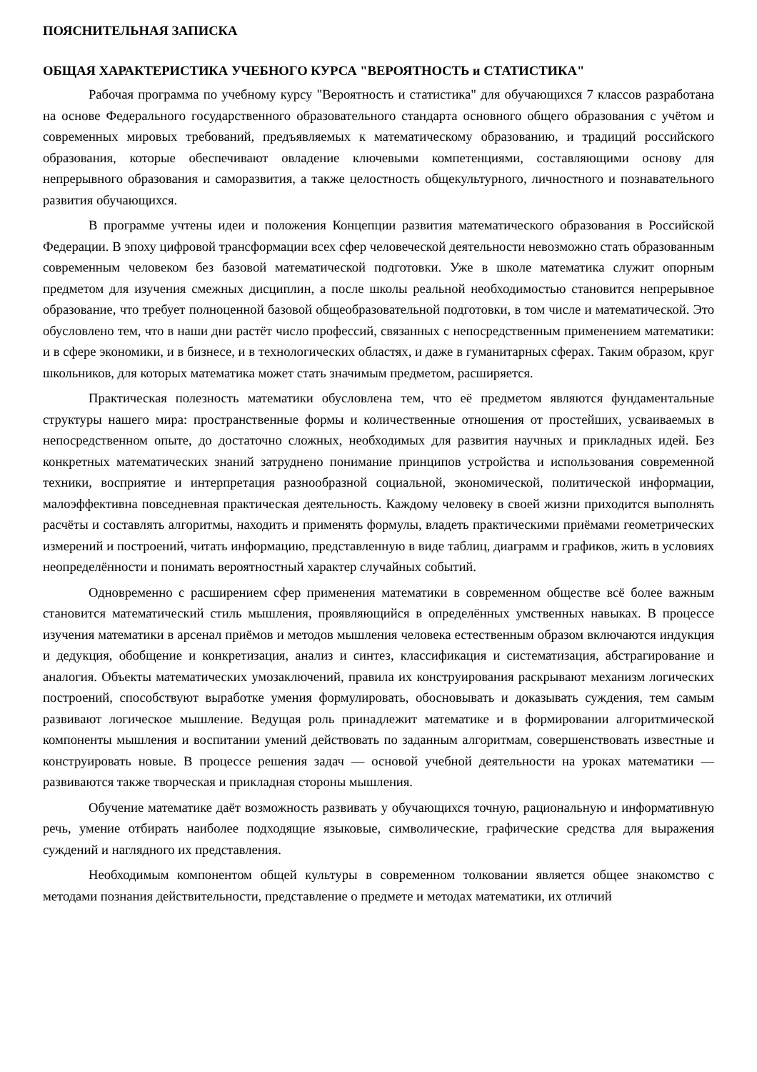ПОЯСНИТЕЛЬНАЯ ЗАПИСКА
ОБЩАЯ ХАРАКТЕРИСТИКА УЧЕБНОГО КУРСА "ВЕРОЯТНОСТЬ и СТАТИСТИКА"
Рабочая программа по учебному курсу "Вероятность и статистика" для обучающихся 7 классов разработана на основе Федерального государственного образовательного стандарта основного общего образования с учётом и современных мировых требований, предъявляемых к математическому образованию, и традиций российского образования, которые обеспечивают овладение ключевыми компетенциями, составляющими основу для непрерывного образования и саморазвития, а также целостность общекультурного, личностного и познавательного развития обучающихся.
В программе учтены идеи и положения Концепции развития математического образования в Российской Федерации. В эпоху цифровой трансформации всех сфер человеческой деятельности невозможно стать образованным современным человеком без базовой математической подготовки. Уже в школе математика служит опорным предметом для изучения смежных дисциплин, а после школы реальной необходимостью становится непрерывное образование, что требует полноценной базовой общеобразовательной подготовки, в том числе и математической. Это обусловлено тем, что в наши дни растёт число профессий, связанных с непосредственным применением математики: и в сфере экономики, и в бизнесе, и в технологических областях, и даже в гуманитарных сферах. Таким образом, круг школьников, для которых математика может стать значимым предметом, расширяется.
Практическая полезность математики обусловлена тем, что её предметом являются фундаментальные структуры нашего мира: пространственные формы и количественные отношения от простейших, усваиваемых в непосредственном опыте, до достаточно сложных, необходимых для развития научных и прикладных идей. Без конкретных математических знаний затруднено понимание принципов устройства и использования современной техники, восприятие и интерпретация разнообразной социальной, экономической, политической информации, малоэффективна повседневная практическая деятельность. Каждому человеку в своей жизни приходится выполнять расчёты и составлять алгоритмы, находить и применять формулы, владеть практическими приёмами геометрических измерений и построений, читать информацию, представленную в виде таблиц, диаграмм и графиков, жить в условиях неопределённости и понимать вероятностный характер случайных событий.
Одновременно с расширением сфер применения математики в современном обществе всё более важным становится математический стиль мышления, проявляющийся в определённых умственных навыках. В процессе изучения математики в арсенал приёмов и методов мышления человека естественным образом включаются индукция и дедукция, обобщение и конкретизация, анализ и синтез, классификация и систематизация, абстрагирование и аналогия. Объекты математических умозаключений, правила их конструирования раскрывают механизм логических построений, способствуют выработке умения формулировать, обосновывать и доказывать суждения, тем самым развивают логическое мышление. Ведущая роль принадлежит математике и в формировании алгоритмической компоненты мышления и воспитании умений действовать по заданным алгоритмам, совершенствовать известные и конструировать новые. В процессе решения задач — основой учебной деятельности на уроках математики — развиваются также творческая и прикладная стороны мышления.
Обучение математике даёт возможность развивать у обучающихся точную, рациональную и информативную речь, умение отбирать наиболее подходящие языковые, символические, графические средства для выражения суждений и наглядного их представления.
Необходимым компонентом общей культуры в современном толковании является общее знакомство с методами познания действительности, представление о предмете и методах математики, их отличий